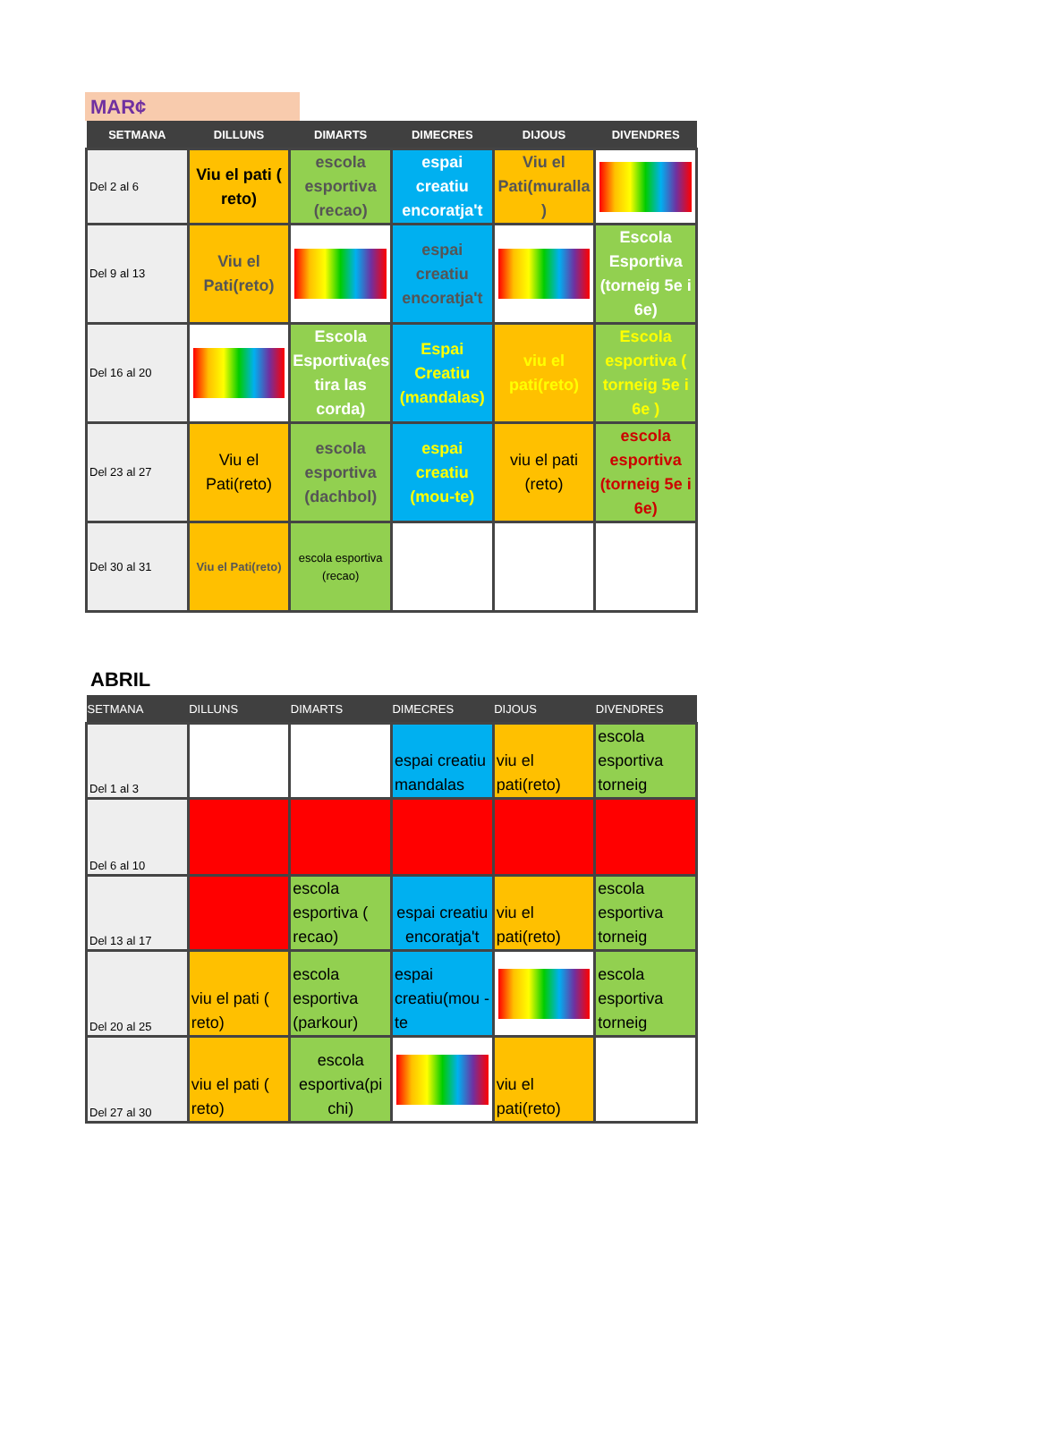MAR¢
| SETMANA | DILLUNS | DIMARTS | DIMECRES | DIJOUS | DIVENDRES |
| --- | --- | --- | --- | --- | --- |
| Del 2 al 6 | Viu el pati ( reto) | escola esportiva (recao) | espai creatiu encoratja't | Viu el Pati(muralla ) | |
| Del 9 al 13 | Viu el Pati(reto) | | espai creatiu encoratja't | | Escola Esportiva (torneig 5e i 6e) |
| Del 16 al 20 | | Escola Esportiva(es tira las corda) | Espai Creatiu (mandalas) | viu el pati(reto) | Escola esportiva ( torneig 5e i 6e ) |
| Del 23 al 27 | Viu el Pati(reto) | escola esportiva (dachbol) | espai creatiu (mou-te) | viu el pati (reto) | escola esportiva (torneig 5e i 6e) |
| Del 30 al 31 | Viu el Pati(reto) | escola esportiva (recao) | | | |
ABRIL
| SETMANA | DILLUNS | DIMARTS | DIMECRES | DIJOUS | DIVENDRES |
| --- | --- | --- | --- | --- | --- |
| Del 1 al 3 | | | espai creatiu mandalas | viu el pati(reto) | escola esportiva torneig |
| Del 6 al 10 | | | | | |
| Del 13 al 17 | | escola esportiva ( recao) | espai creatiu encoratja't | viu el pati(reto) | escola esportiva torneig |
| Del 20 al 25 | viu el pati ( reto) | escola esportiva (parkour) | espai creatiu(mou -te | | escola esportiva torneig |
| Del 27 al 30 | viu el pati ( reto) | escola esportiva(pi chi) | | viu el pati(reto) | |